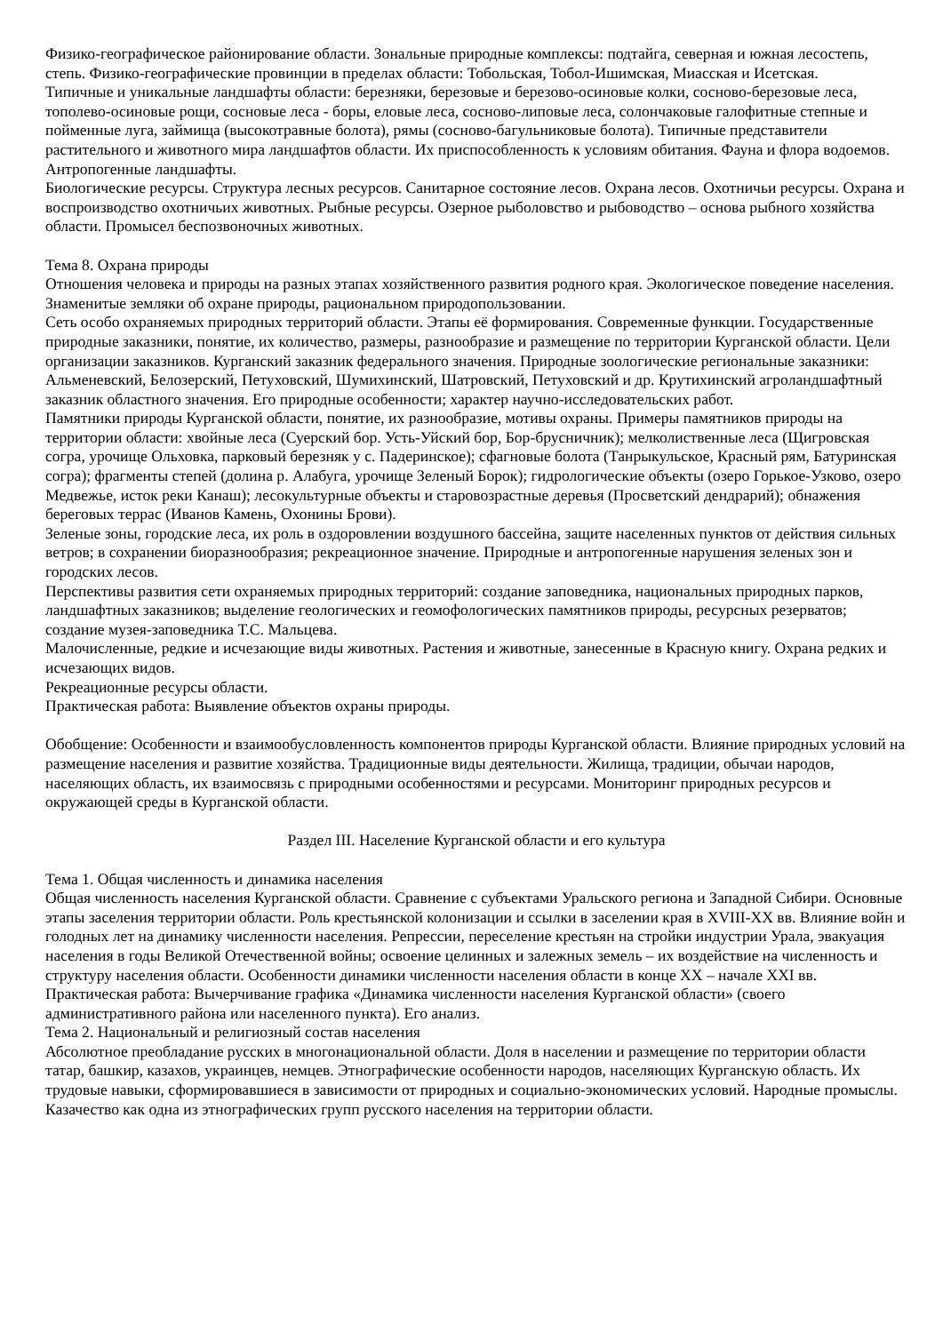Физико-географическое районирование области. Зональные природные комплексы: подтайга, северная и южная лесостепь, степь. Физико-географические провинции в пределах области: Тобольская, Тобол-Ишимская, Миасская и Исетская.
Типичные и уникальные ландшафты области: березняки, березовые и березово-осиновые колки, сосново-березовые леса, тополево-осиновые рощи, сосновые леса - боры, еловые леса, сосново-липовые леса, солончаковые галофитные степные и пойменные луга, займища (высокотравные болота), рямы (сосново-багульниковые болота). Типичные представители растительного и животного мира ландшафтов области. Их приспособленность к условиям обитания. Фауна и флора водоемов.
Антропогенные ландшафты.
Биологические ресурсы. Структура лесных ресурсов. Санитарное состояние лесов. Охрана лесов. Охотничьи ресурсы. Охрана и воспроизводство охотничьих животных. Рыбные ресурсы. Озерное рыболовство и рыбоводство – основа рыбного хозяйства области. Промысел беспозвоночных животных.
Тема 8. Охрана природы
Отношения человека и природы на разных этапах хозяйственного развития родного края. Экологическое поведение населения. Знаменитые земляки об охране природы, рациональном природопользовании.
Сеть особо охраняемых природных территорий области. Этапы её формирования. Современные функции. Государственные природные заказники, понятие, их количество, размеры, разнообразие и размещение по территории Курганской области. Цели организации заказников. Курганский заказник федерального значения. Природные зоологические региональные заказники: Альменевский, Белозерский, Петуховский, Шумихинский, Шатровский, Петуховский и др. Крутихинский агроландшафтный заказник областного значения. Его природные особенности; характер научно-исследовательских работ.
Памятники природы Курганской области, понятие, их разнообразие, мотивы охраны. Примеры памятников природы на территории области: хвойные леса (Суерский бор. Усть-Уйский бор, Бор-брусничник); мелколиственные леса (Щигровская согра, урочище Ольховка, парковый березняк у с. Падеринское); сфагновые болота (Танрыкульское, Красный рям, Батуринская согра); фрагменты степей (долина р. Алабуга, урочище Зеленый Борок); гидрологические объекты (озеро Горькое-Узково, озеро Медвежье, исток реки Канаш); лесокультурные объекты и старовозрастные деревья (Просветский дендрарий); обнажения береговых террас (Иванов Камень, Охонины Брови).
Зеленые зоны, городские леса, их роль в оздоровлении воздушного бассейна, защите населенных пунктов от действия сильных ветров; в сохранении биоразнообразия; рекреационное значение. Природные и антропогенные нарушения зеленых зон и городских лесов.
Перспективы развития сети охраняемых природных территорий: создание заповедника, национальных природных парков, ландшафтных заказников; выделение геологических и геомофологических памятников природы, ресурсных резерватов; создание музея-заповедника Т.С. Мальцева.
Малочисленные, редкие и исчезающие виды животных. Растения и животные, занесенные в Красную книгу. Охрана редких и исчезающих видов.
Рекреационные ресурсы области.
Практическая работа: Выявление объектов охраны природы.
Обобщение: Особенности и взаимообусловленность компонентов природы Курганской области. Влияние природных условий на размещение населения и развитие хозяйства. Традиционные виды деятельности. Жилища, традиции, обычаи народов, населяющих область, их взаимосвязь с природными особенностями и ресурсами. Мониторинг природных ресурсов и окружающей среды в Курганской области.
Раздел III. Население Курганской области и его культура
Тема 1. Общая численность и динамика населения
Общая численность населения Курганской области. Сравнение с субъектами Уральского региона и Западной Сибири. Основные этапы заселения территории области. Роль крестьянской колонизации и ссылки в заселении края в XVIII-XX вв. Влияние войн и голодных лет на динамику численности населения. Репрессии, переселение крестьян на стройки индустрии Урала, эвакуация населения в годы Великой Отечественной войны; освоение целинных и залежных земель – их воздействие на численность и структуру населения области. Особенности динамики численности населения области в конце XX – начале XXI вв.
Практическая работа: Вычерчивание графика «Динамика численности населения Курганской области» (своего административного района или населенного пункта). Его анализ.
Тема 2. Национальный и религиозный состав населения
Абсолютное преобладание русских в многонациональной области. Доля в населении и размещение по территории области татар, башкир, казахов, украинцев, немцев. Этнографические особенности народов, населяющих Курганскую область. Их трудовые навыки, сформировавшиеся в зависимости от природных и социально-экономических условий. Народные промыслы. Казачество как одна из этнографических групп русского населения на территории области.